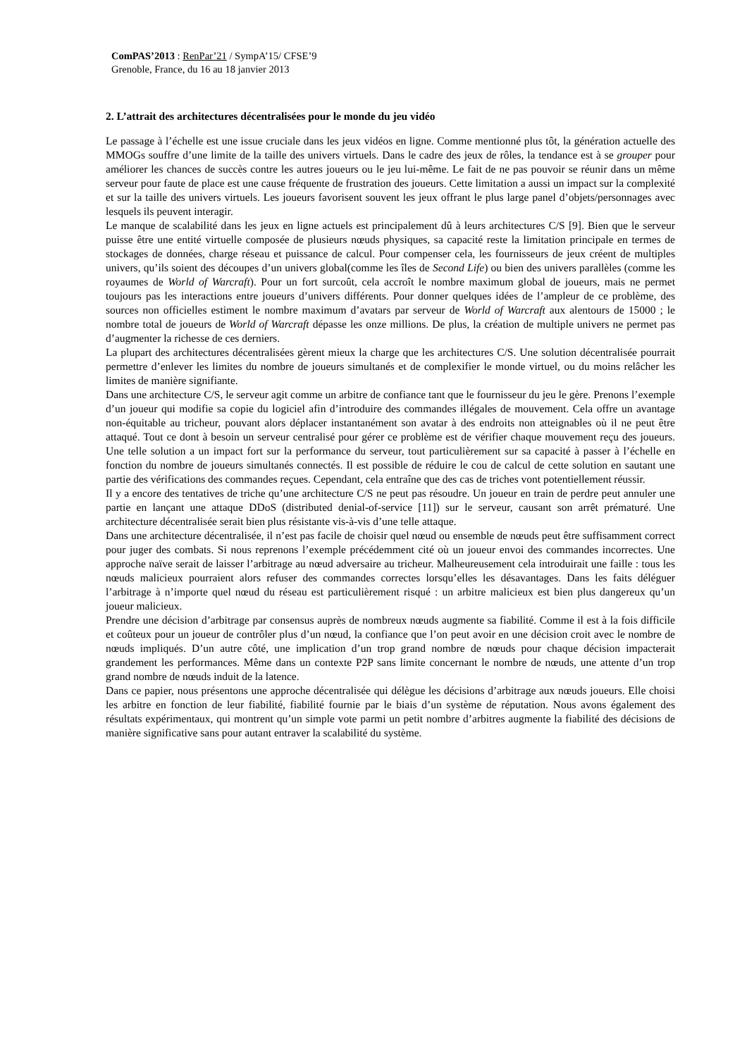ComPAS’2013 : RenPar’21 / SympA’15/ CFSE’9
Grenoble, France, du 16 au 18 janvier 2013
2. L’attrait des architectures décentralisées pour le monde du jeu vidéo
Le passage à l’échelle est une issue cruciale dans les jeux vidéos en ligne. Comme mentionné plus tôt, la génération actuelle des MMOGs souffre d’une limite de la taille des univers virtuels. Dans le cadre des jeux de rôles, la tendance est à se grouper pour améliorer les chances de succès contre les autres joueurs ou le jeu lui-même. Le fait de ne pas pouvoir se réunir dans un même serveur pour faute de place est une cause fréquente de frustration des joueurs. Cette limitation a aussi un impact sur la complexité et sur la taille des univers virtuels. Les joueurs favorisent souvent les jeux offrant le plus large panel d’objets/personnages avec lesquels ils peuvent interagir.
Le manque de scalabilité dans les jeux en ligne actuels est principalement dû à leurs architectures C/S [9]. Bien que le serveur puisse être une entité virtuelle composée de plusieurs nœuds physiques, sa capacité reste la limitation principale en termes de stockages de données, charge réseau et puissance de calcul. Pour compenser cela, les fournisseurs de jeux créent de multiples univers, qu’ils soient des découpes d’un univers global(comme les îles de Second Life) ou bien des univers parallèles (comme les royaumes de World of Warcraft). Pour un fort surcoût, cela accroît le nombre maximum global de joueurs, mais ne permet toujours pas les interactions entre joueurs d’univers différents. Pour donner quelques idées de l’ampleur de ce problème, des sources non officielles estiment le nombre maximum d’avatars par serveur de World of Warcraft aux alentours de 15000 ; le nombre total de joueurs de World of Warcraft dépasse les onze millions. De plus, la création de multiple univers ne permet pas d’augmenter la richesse de ces derniers.
La plupart des architectures décentralisées gèrent mieux la charge que les architectures C/S. Une solution décentralisée pourrait permettre d’enlever les limites du nombre de joueurs simultanés et de complexifier le monde virtuel, ou du moins relâcher les limites de manière signifiante.
Dans une architecture C/S, le serveur agit comme un arbitre de confiance tant que le fournisseur du jeu le gère. Prenons l’exemple d’un joueur qui modifie sa copie du logiciel afin d’introduire des commandes illégales de mouvement. Cela offre un avantage non-équitable au tricheur, pouvant alors déplacer instantanément son avatar à des endroits non atteignables où il ne peut être attaqué. Tout ce dont à besoin un serveur centralisé pour gérer ce problème est de vérifier chaque mouvement reçu des joueurs. Une telle solution a un impact fort sur la performance du serveur, tout particulièrement sur sa capacité à passer à l’échelle en fonction du nombre de joueurs simultanés connectés. Il est possible de réduire le cou de calcul de cette solution en sautant une partie des vérifications des commandes reçues. Cependant, cela entraîne que des cas de triches vont potentiellement réussir.
Il y a encore des tentatives de triche qu’une architecture C/S ne peut pas résoudre. Un joueur en train de perdre peut annuler une partie en lançant une attaque DDoS (distributed denial-of-service [11]) sur le serveur, causant son arrêt prématuré. Une architecture décentralisée serait bien plus résistante vis-à-vis d’une telle attaque.
Dans une architecture décentralisée, il n’est pas facile de choisir quel nœud ou ensemble de nœuds peut être suffisamment correct pour juger des combats. Si nous reprenons l’exemple précédemment cité où un joueur envoi des commandes incorrectes. Une approche naïve serait de laisser l’arbitrage au nœud adversaire au tricheur. Malheureusement cela introduirait une faille : tous les nœuds malicieux pourraient alors refuser des commandes correctes lorsqu’elles les désavantages. Dans les faits déléguer l’arbitrage à n’importe quel nœud du réseau est particulièrement risqué : un arbitre malicieux est bien plus dangereux qu’un joueur malicieux.
Prendre une décision d’arbitrage par consensus auprès de nombreux nœuds augmente sa fiabilité. Comme il est à la fois difficile et coûteux pour un joueur de contrôler plus d’un nœud, la confiance que l’on peut avoir en une décision croit avec le nombre de nœuds impliqués. D’un autre côté, une implication d’un trop grand nombre de nœuds pour chaque décision impacterait grandement les performances. Même dans un contexte P2P sans limite concernant le nombre de nœuds, une attente d’un trop grand nombre de nœuds induit de la latence.
Dans ce papier, nous présentons une approche décentralisée qui délègue les décisions d’arbitrage aux nœuds joueurs. Elle choisi les arbitre en fonction de leur fiabilité, fiabilité fournie par le biais d’un système de réputation. Nous avons également des résultats expérimentaux, qui montrent qu’un simple vote parmi un petit nombre d’arbitres augmente la fiabilité des décisions de manière significative sans pour autant entraver la scalabilité du système.